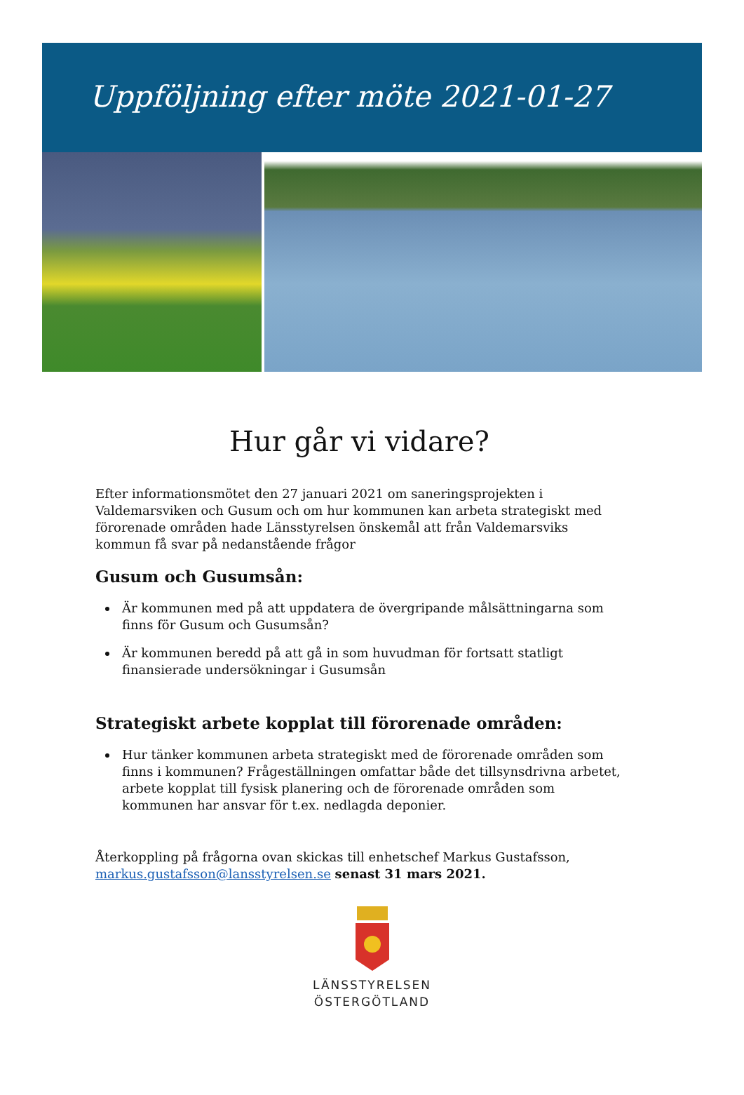Uppföljning efter möte 2021-01-27
Hur går vi vidare?
Efter informationsmötet den 27 januari 2021 om saneringsprojekten i Valdemarsviken och Gusum och om hur kommunen kan arbeta strategiskt med förorenade områden hade Länsstyrelsen önskemål att från Valdemarsviks kommun få svar på nedanstående frågor
Gusum och Gusumsån:
Är kommunen med på att uppdatera de övergripande målsättningarna som finns för Gusum och Gusumsån?
Är kommunen beredd på att gå in som huvudman för fortsatt statligt finansierade undersökningar i Gusumsån
Strategiskt arbete kopplat till förorenade områden:
Hur tänker kommunen arbeta strategiskt med de förorenade områden som finns i kommunen? Frågeställningen omfattar både det tillsynsdrivna arbetet, arbete kopplat till fysisk planering och de förorenade områden som kommunen har ansvar för t.ex. nedlagda deponier.
Återkoppling på frågorna ovan skickas till enhetschef Markus Gustafsson, markus.gustafsson@lansstyrelsen.se senast 31 mars 2021.
LÄNSSTYRELSEN
ÖSTERGÖTLAND